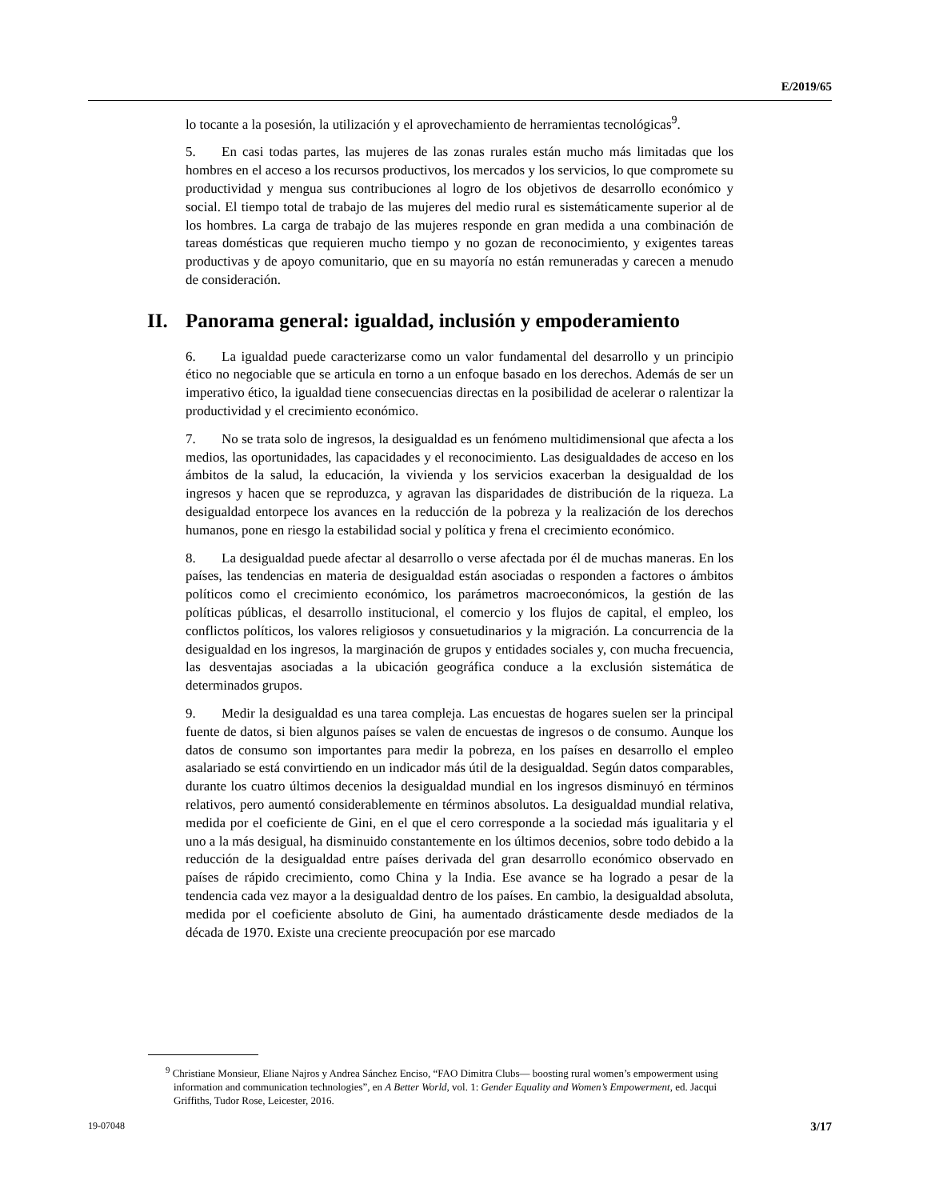E/2019/65
lo tocante a la posesión, la utilización y el aprovechamiento de herramientas tecnológicas<sup>9</sup>.
5. En casi todas partes, las mujeres de las zonas rurales están mucho más limitadas que los hombres en el acceso a los recursos productivos, los mercados y los servicios, lo que compromete su productividad y mengua sus contribuciones al logro de los objetivos de desarrollo económico y social. El tiempo total de trabajo de las mujeres del medio rural es sistemáticamente superior al de los hombres. La carga de trabajo de las mujeres responde en gran medida a una combinación de tareas domésticas que requieren mucho tiempo y no gozan de reconocimiento, y exigentes tareas productivas y de apoyo comunitario, que en su mayoría no están remuneradas y carecen a menudo de consideración.
II. Panorama general: igualdad, inclusión y empoderamiento
6. La igualdad puede caracterizarse como un valor fundamental del desarrollo y un principio ético no negociable que se articula en torno a un enfoque basado en los derechos. Además de ser un imperativo ético, la igualdad tiene consecuencias directas en la posibilidad de acelerar o ralentizar la productividad y el crecimiento económico.
7. No se trata solo de ingresos, la desigualdad es un fenómeno multidimensional que afecta a los medios, las oportunidades, las capacidades y el reconocimiento. Las desigualdades de acceso en los ámbitos de la salud, la educación, la vivienda y los servicios exacerban la desigualdad de los ingresos y hacen que se reproduzca, y agravan las disparidades de distribución de la riqueza. La desigualdad entorpece los avances en la reducción de la pobreza y la realización de los derechos humanos, pone en riesgo la estabilidad social y política y frena el crecimiento económico.
8. La desigualdad puede afectar al desarrollo o verse afectada por él de muchas maneras. En los países, las tendencias en materia de desigualdad están asociadas o responden a factores o ámbitos políticos como el crecimiento económico, los parámetros macroeconómicos, la gestión de las políticas públicas, el desarrollo institucional, el comercio y los flujos de capital, el empleo, los conflictos políticos, los valores religiosos y consuetudinarios y la migración. La concurrencia de la desigualdad en los ingresos, la marginación de grupos y entidades sociales y, con mucha frecuencia, las desventajas asociadas a la ubicación geográfica conduce a la exclusión sistemática de determinados grupos.
9. Medir la desigualdad es una tarea compleja. Las encuestas de hogares suelen ser la principal fuente de datos, si bien algunos países se valen de encuestas de ingresos o de consumo. Aunque los datos de consumo son importantes para medir la pobreza, en los países en desarrollo el empleo asalariado se está convirtiendo en un indicador más útil de la desigualdad. Según datos comparables, durante los cuatro últimos decenios la desigualdad mundial en los ingresos disminuyó en términos relativos, pero aumentó considerablemente en términos absolutos. La desigualdad mundial relativa, medida por el coeficiente de Gini, en el que el cero corresponde a la sociedad más igualitaria y el uno a la más desigual, ha disminuido constantemente en los últimos decenios, sobre todo debido a la reducción de la desigualdad entre países derivada del gran desarrollo económico observado en países de rápido crecimiento, como China y la India. Ese avance se ha logrado a pesar de la tendencia cada vez mayor a la desigualdad dentro de los países. En cambio, la desigualdad absoluta, medida por el coeficiente absoluto de Gini, ha aumentado drásticamente desde mediados de la década de 1970. Existe una creciente preocupación por ese marcado
<sup>9</sup> Christiane Monsieur, Eliane Najros y Andrea Sánchez Enciso, “FAO Dimitra Clubs— boosting rural women’s empowerment using information and communication technologies”, en A Better World, vol. 1: Gender Equality and Women’s Empowerment, ed. Jacqui Griffiths, Tudor Rose, Leicester, 2016.
19-07048 3/17